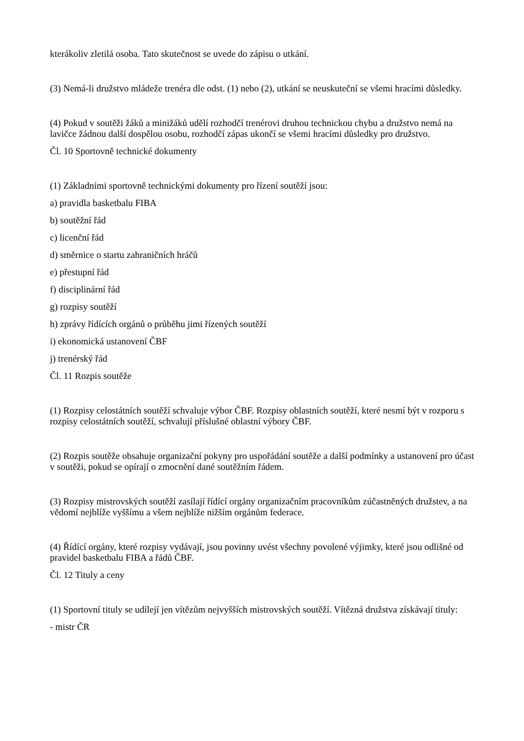kterákoliv zletilá osoba. Tato skutečnost se uvede do zápisu o utkání.
(3) Nemá-li družstvo mládeže trenéra dle odst. (1) nebo (2), utkání se neuskuteční se všemi hracími důsledky.
(4) Pokud v soutěži žáků a minižáků udělí rozhodčí trenérovi druhou technickou chybu a družstvo nemá na lavičce žádnou další dospělou osobu, rozhodčí zápas ukončí se všemi hracími důsledky pro družstvo.
Čl. 10 Sportovně technické dokumenty
(1) Základními sportovně technickými dokumenty pro řízení soutěží jsou:
a) pravidla basketbalu FIBA
b) soutěžní řád
c) licenční řád
d) směrnice o startu zahraničních hráčů
e) přestupní řád
f) disciplinární řád
g) rozpisy soutěží
h) zprávy řídících orgánů o průběhu jimi řízených soutěží
i) ekonomická ustanovení ČBF
j) trenérský řád
Čl. 11 Rozpis soutěže
(1) Rozpisy celostátních soutěží schvaluje výbor ČBF. Rozpisy oblastních soutěží, které nesmí být v rozporu s rozpisy celostátních soutěží, schvalují příslušné oblastní výbory ČBF.
(2) Rozpis soutěže obsahuje organizační pokyny pro uspořádání soutěže a další podmínky a ustanovení pro účast v soutěži, pokud se opírají o zmocnění dané soutěžním řádem.
(3) Rozpisy mistrovských soutěží zasílají řídící orgány organizačním pracovníkům zúčastněných družstev, a na vědomí nejblíže vyššímu a všem nejblíže nižším orgánům federace.
(4) Řídící orgány, které rozpisy vydávají, jsou povinny uvést všechny povolené výjimky, které jsou odlišné od pravidel basketbalu FIBA a řádů ČBF.
Čl. 12 Tituly a ceny
(1) Sportovní tituly se udílejí jen vítězům nejvyšších mistrovských soutěží. Vítězná družstva získávají tituly:
- mistr ČR